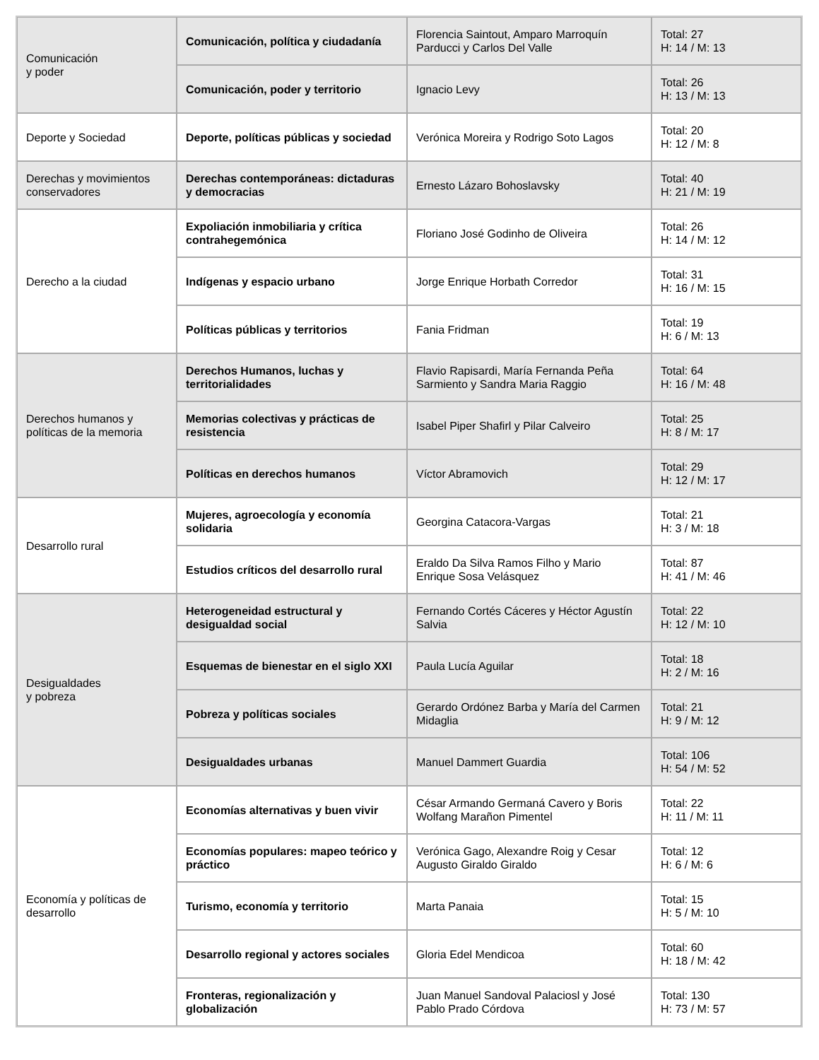| Comunicación y poder | Comunicación, política y ciudadanía | Florencia Saintout, Amparo Marroquín Parducci y Carlos Del Valle | Total: 27 H: 14 / M: 13 |
| | Comunicación, poder y territorio | Ignacio Levy | Total: 26 H: 13 / M: 13 |
| Deporte y Sociedad | Deporte, políticas públicas y sociedad | Verónica Moreira y Rodrigo Soto Lagos | Total: 20 H: 12 / M: 8 |
| Derechas y movimientos conservadores | Derechas contemporáneas: dictaduras y democracias | Ernesto Lázaro Bohoslavsky | Total: 40 H: 21 / M: 19 |
| Derecho a la ciudad | Expoliación inmobiliaria y crítica contrahegemónica | Floriano José Godinho de Oliveira | Total: 26 H: 14 / M: 12 |
| | Indígenas y espacio urbano | Jorge Enrique Horbath Corredor | Total: 31 H: 16 / M: 15 |
| | Políticas públicas y territorios | Fania Fridman | Total: 19 H: 6 / M: 13 |
| Derechos humanos y políticas de la memoria | Derechos Humanos, luchas y territorialidades | Flavio Rapisardi, María Fernanda Peña Sarmiento y Sandra Maria Raggio | Total: 64 H: 16 / M: 48 |
| | Memorias colectivas y prácticas de resistencia | Isabel Piper Shafirl y Pilar Calveiro | Total: 25 H: 8 / M: 17 |
| | Políticas en derechos humanos | Víctor Abramovich | Total: 29 H: 12 / M: 17 |
| Desarrollo rural | Mujeres, agroecología y economía solidaria | Georgina Catacora-Vargas | Total: 21 H: 3 / M: 18 |
| | Estudios críticos del desarrollo rural | Eraldo Da Silva Ramos Filho y Mario Enrique Sosa Velásquez | Total: 87 H: 41 / M: 46 |
| Desigualdades y pobreza | Heterogeneidad estructural y desigualdad social | Fernando Cortés Cáceres y Héctor Agustín Salvia | Total: 22 H: 12 / M: 10 |
| | Esquemas de bienestar en el siglo XXI | Paula Lucía Aguilar | Total: 18 H: 2 / M: 16 |
| | Pobreza y políticas sociales | Gerardo Ordónez Barba y María del Carmen Midaglia | Total: 21 H: 9 / M: 12 |
| | Desigualdades urbanas | Manuel Dammert Guardia | Total: 106 H: 54 / M: 52 |
| Economía y políticas de desarrollo | Economías alternativas y buen vivir | César Armando Germaná Cavero y Boris Wolfang Marañon Pimentel | Total: 22 H: 11 / M: 11 |
| | Economías populares: mapeo teórico y práctico | Verónica Gago, Alexandre Roig y Cesar Augusto Giraldo Giraldo | Total: 12 H: 6 / M: 6 |
| | Turismo, economía y territorio | Marta Panaia | Total: 15 H: 5 / M: 10 |
| | Desarrollo regional y actores sociales | Gloria Edel Mendicoa | Total: 60 H: 18 / M: 42 |
| | Fronteras, regionalización y globalización | Juan Manuel Sandoval Palaciosl y José Pablo Prado Córdova | Total: 130 H: 73 / M: 57 |